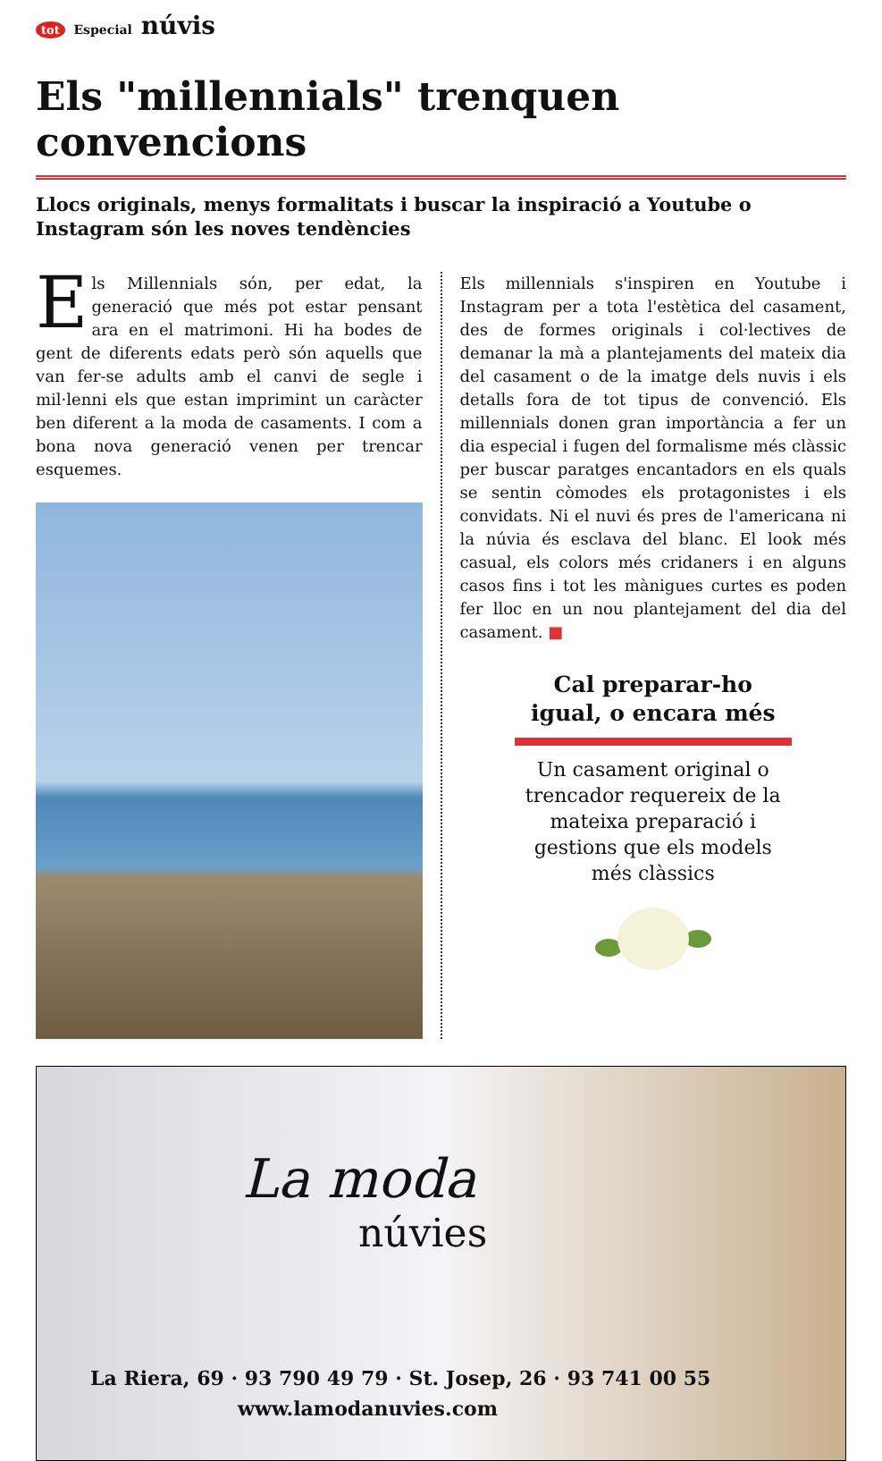tot Especial núvis
Els "millennials" trenquen convencions
Llocs originals, menys formalitats i buscar la inspiració a Youtube o Instagram són les noves tendències
Els Millennials són, per edat, la generació que més pot estar pensant ara en el matrimoni. Hi ha bodes de gent de diferents edats però són aquells que van fer-se adults amb el canvi de segle i mil·lenni els que estan imprimint un caràcter ben diferent a la moda de casaments. I com a bona nova generació venen per trencar esquemes.
Els millennials s'inspiren en Youtube i Instagram per a tota l'estètica del casament, des de formes originals i col·lectives de demanar la mà a plantejaments del mateix dia del casament o de la imatge dels nuvis i els detalls fora de tot tipus de convenció. Els millennials donen gran importància a fer un dia especial i fugen del formalisme més clàssic per buscar paratges encantadors en els quals se sentin còmodes els protagonistes i els convidats. Ni el nuvi és pres de l'americana ni la núvia és esclava del blanc. El look més casual, els colors més cridaners i en alguns casos fins i tot les mànigues curtes es poden fer lloc en un nou plantejament del dia del casament. ■
Cal preparar-ho igual, o encara més
Un casament original o trencador requereix de la mateixa preparació i gestions que els models més clàssics
La moda
núvies
La Riera, 69 · 93 790 49 79 · St. Josep, 26 · 93 741 00 55
www.lamodanuvies.com